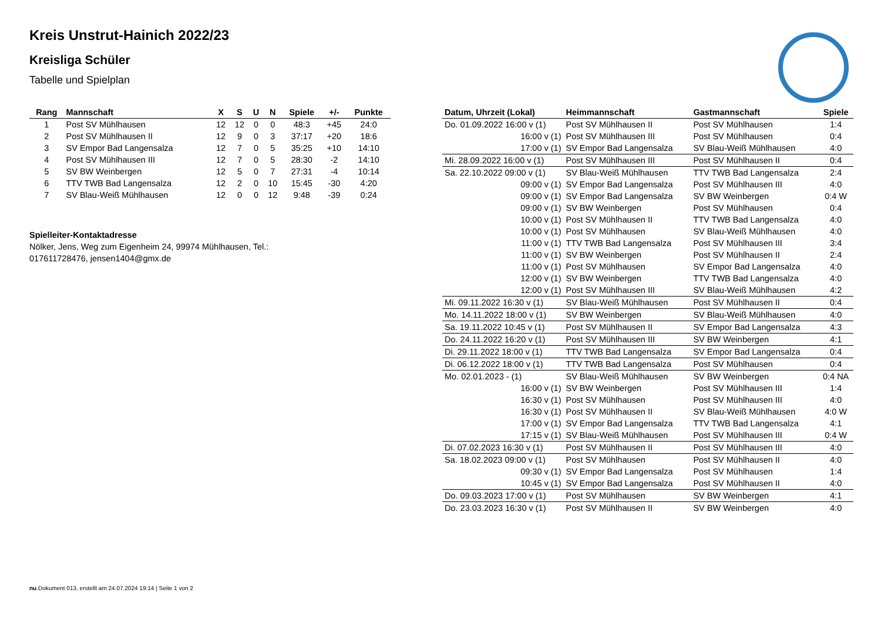Kreis Unstrut-Hainich 2022/23
Kreisliga Schüler
Tabelle und Spielplan
| Rang | Mannschaft | X | S | U | N | Spiele | +/- | Punkte |
| --- | --- | --- | --- | --- | --- | --- | --- | --- |
| 1 | Post SV Mühlhausen | 12 | 12 | 0 | 0 | 48:3 | +45 | 24:0 |
| 2 | Post SV Mühlhausen II | 12 | 9 | 0 | 3 | 37:17 | +20 | 18:6 |
| 3 | SV Empor Bad Langensalza | 12 | 7 | 0 | 5 | 35:25 | +10 | 14:10 |
| 4 | Post SV Mühlhausen III | 12 | 7 | 0 | 5 | 28:30 | -2 | 14:10 |
| 5 | SV BW Weinbergen | 12 | 5 | 0 | 7 | 27:31 | -4 | 10:14 |
| 6 | TTV TWB Bad Langensalza | 12 | 2 | 0 | 10 | 15:45 | -30 | 4:20 |
| 7 | SV Blau-Weiß Mühlhausen | 12 | 0 | 0 | 12 | 9:48 | -39 | 0:24 |
Spielleiter-Kontaktadresse
Nölker, Jens, Weg zum Eigenheim 24, 99974 Mühlhausen, Tel.: 017611728476, jensen1404@gmx.de
| Datum, Uhrzeit (Lokal) | Heimmannschaft | Gastmannschaft | Spiele |
| --- | --- | --- | --- |
| Do. 01.09.2022 16:00 v (1) | Post SV Mühlhausen II | Post SV Mühlhausen | 1:4 |
| 16:00 v (1) | Post SV Mühlhausen III | Post SV Mühlhausen | 0:4 |
| 17:00 v (1) | SV Empor Bad Langensalza | SV Blau-Weiß Mühlhausen | 4:0 |
| Mi. 28.09.2022 16:00 v (1) | Post SV Mühlhausen III | Post SV Mühlhausen II | 0:4 |
| Sa. 22.10.2022 09:00 v (1) | SV Blau-Weiß Mühlhausen | TTV TWB Bad Langensalza | 2:4 |
| 09:00 v (1) | SV Empor Bad Langensalza | Post SV Mühlhausen III | 4:0 |
| 09:00 v (1) | SV Empor Bad Langensalza | SV BW Weinbergen | 0:4 W |
| 09:00 v (1) | SV BW Weinbergen | Post SV Mühlhausen | 0:4 |
| 10:00 v (1) | Post SV Mühlhausen II | TTV TWB Bad Langensalza | 4:0 |
| 10:00 v (1) | Post SV Mühlhausen | SV Blau-Weiß Mühlhausen | 4:0 |
| 11:00 v (1) | TTV TWB Bad Langensalza | Post SV Mühlhausen III | 3:4 |
| 11:00 v (1) | SV BW Weinbergen | Post SV Mühlhausen II | 2:4 |
| 11:00 v (1) | Post SV Mühlhausen | SV Empor Bad Langensalza | 4:0 |
| 12:00 v (1) | SV BW Weinbergen | TTV TWB Bad Langensalza | 4:0 |
| 12:00 v (1) | Post SV Mühlhausen III | SV Blau-Weiß Mühlhausen | 4:2 |
| Mi. 09.11.2022 16:30 v (1) | SV Blau-Weiß Mühlhausen | Post SV Mühlhausen II | 0:4 |
| Mo. 14.11.2022 18:00 v (1) | SV BW Weinbergen | SV Blau-Weiß Mühlhausen | 4:0 |
| Sa. 19.11.2022 10:45 v (1) | Post SV Mühlhausen II | SV Empor Bad Langensalza | 4:3 |
| Do. 24.11.2022 16:20 v (1) | Post SV Mühlhausen III | SV BW Weinbergen | 4:1 |
| Di. 29.11.2022 18:00 v (1) | TTV TWB Bad Langensalza | SV Empor Bad Langensalza | 0:4 |
| Di. 06.12.2022 18:00 v (1) | TTV TWB Bad Langensalza | Post SV Mühlhausen | 0:4 |
| Mo. 02.01.2023 - (1) | SV Blau-Weiß Mühlhausen | SV BW Weinbergen | 0:4 NA |
| 16:00 v (1) | SV BW Weinbergen | Post SV Mühlhausen III | 1:4 |
| 16:30 v (1) | Post SV Mühlhausen | Post SV Mühlhausen III | 4:0 |
| 16:30 v (1) | Post SV Mühlhausen II | SV Blau-Weiß Mühlhausen | 4:0 W |
| 17:00 v (1) | SV Empor Bad Langensalza | TTV TWB Bad Langensalza | 4:1 |
| 17:15 v (1) | SV Blau-Weiß Mühlhausen | Post SV Mühlhausen III | 0:4 W |
| Di. 07.02.2023 16:30 v (1) | Post SV Mühlhausen II | Post SV Mühlhausen III | 4:0 |
| Sa. 18.02.2023 09:00 v (1) | Post SV Mühlhausen | Post SV Mühlhausen II | 4:0 |
| 09:30 v (1) | SV Empor Bad Langensalza | Post SV Mühlhausen | 1:4 |
| 10:45 v (1) | SV Empor Bad Langensalza | Post SV Mühlhausen II | 4:0 |
| Do. 09.03.2023 17:00 v (1) | Post SV Mühlhausen | SV BW Weinbergen | 4:1 |
| Do. 23.03.2023 16:30 v (1) | Post SV Mühlhausen II | SV BW Weinbergen | 4:0 |
nu.Dokument 013, erstellt am 24.07.2024 19:14 | Seite 1 von 2